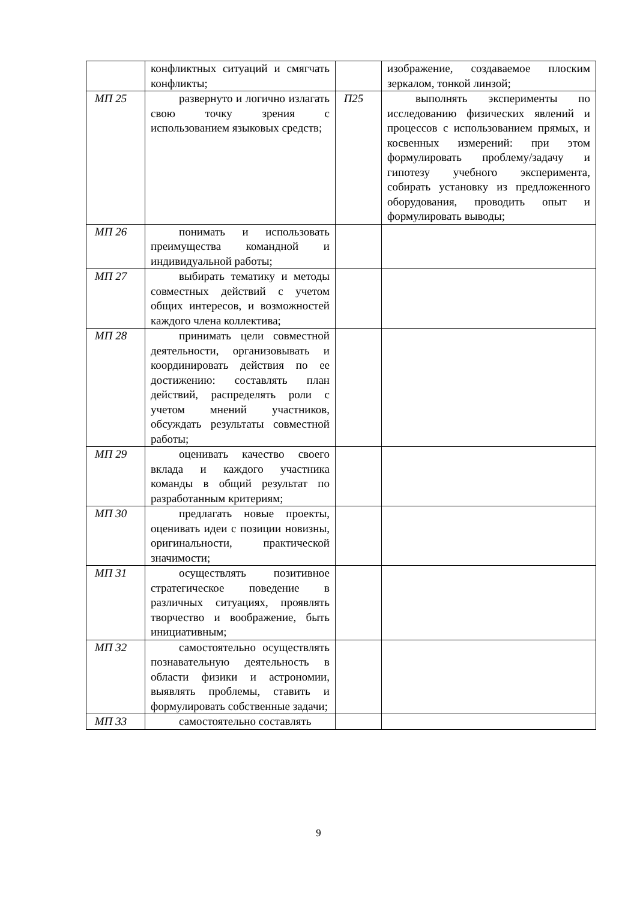| | конфликтных ситуаций и смягчать конфликты; | | изображение, создаваемое плоским зеркалом, тонкой линзой; |
| МП 25 | развернуто и логично излагать свою точку зрения с использованием языковых средств; | П25 | выполнять эксперименты по исследованию физических явлений и процессов с использованием прямых, и косвенных измерений: при этом формулировать проблему/задачу и гипотезу учебного эксперимента, собирать установку из предложенного оборудования, проводить опыт и формулировать выводы; |
| МП 26 | понимать и использовать преимущества командной и индивидуальной работы; | | |
| МП 27 | выбирать тематику и методы совместных действий с учетом общих интересов, и возможностей каждого члена коллектива; | | |
| МП 28 | принимать цели совместной деятельности, организовывать и координировать действия по ее достижению: составлять план действий, распределять роли с учетом мнений участников, обсуждать результаты совместной работы; | | |
| МП 29 | оценивать качество своего вклада и каждого участника команды в общий результат по разработанным критериям; | | |
| МП 30 | предлагать новые проекты, оценивать идеи с позиции новизны, оригинальности, практической значимости; | | |
| МП 31 | осуществлять позитивное стратегическое поведение в различных ситуациях, проявлять творчество и воображение, быть инициативным; | | |
| МП 32 | самостоятельно осуществлять познавательную деятельность в области физики и астрономии, выявлять проблемы, ставить и формулировать собственные задачи; | | |
| МП 33 | самостоятельно составлять | | |
9